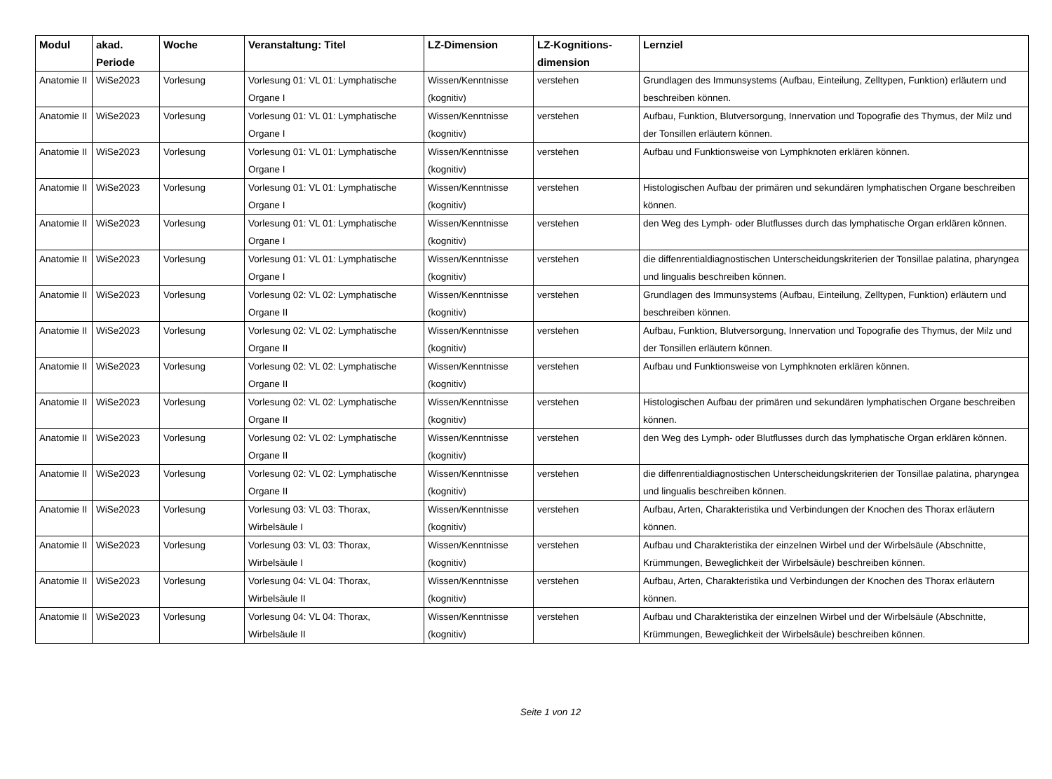| Modul | akad. Periode | Woche | Veranstaltung: Titel | LZ-Dimension | LZ-Kognitions-dimension | Lernziel |
| --- | --- | --- | --- | --- | --- | --- |
| Anatomie II | WiSe2023 | Vorlesung | Vorlesung 01: VL 01: Lymphatische Organe I | Wissen/Kenntnisse (kognitiv) | verstehen | Grundlagen des Immunsystems (Aufbau, Einteilung, Zelltypen, Funktion) erläutern und beschreiben können. |
| Anatomie II | WiSe2023 | Vorlesung | Vorlesung 01: VL 01: Lymphatische Organe I | Wissen/Kenntnisse (kognitiv) | verstehen | Aufbau, Funktion, Blutversorgung, Innervation und Topografie des Thymus, der Milz und der Tonsillen erläutern können. |
| Anatomie II | WiSe2023 | Vorlesung | Vorlesung 01: VL 01: Lymphatische Organe I | Wissen/Kenntnisse (kognitiv) | verstehen | Aufbau und Funktionsweise von Lymphknoten erklären können. |
| Anatomie II | WiSe2023 | Vorlesung | Vorlesung 01: VL 01: Lymphatische Organe I | Wissen/Kenntnisse (kognitiv) | verstehen | Histologischen Aufbau der primären und sekundären lymphatischen Organe beschreiben können. |
| Anatomie II | WiSe2023 | Vorlesung | Vorlesung 01: VL 01: Lymphatische Organe I | Wissen/Kenntnisse (kognitiv) | verstehen | den Weg des Lymph- oder Blutflusses durch das lymphatische Organ erklären können. |
| Anatomie II | WiSe2023 | Vorlesung | Vorlesung 01: VL 01: Lymphatische Organe I | Wissen/Kenntnisse (kognitiv) | verstehen | die diffenrentialdiagnostischen Unterscheidungskriterien der Tonsillae palatina, pharyngea und lingualis beschreiben können. |
| Anatomie II | WiSe2023 | Vorlesung | Vorlesung 02: VL 02: Lymphatische Organe II | Wissen/Kenntnisse (kognitiv) | verstehen | Grundlagen des Immunsystems (Aufbau, Einteilung, Zelltypen, Funktion) erläutern und beschreiben können. |
| Anatomie II | WiSe2023 | Vorlesung | Vorlesung 02: VL 02: Lymphatische Organe II | Wissen/Kenntnisse (kognitiv) | verstehen | Aufbau, Funktion, Blutversorgung, Innervation und Topografie des Thymus, der Milz und der Tonsillen erläutern können. |
| Anatomie II | WiSe2023 | Vorlesung | Vorlesung 02: VL 02: Lymphatische Organe II | Wissen/Kenntnisse (kognitiv) | verstehen | Aufbau und Funktionsweise von Lymphknoten erklären können. |
| Anatomie II | WiSe2023 | Vorlesung | Vorlesung 02: VL 02: Lymphatische Organe II | Wissen/Kenntnisse (kognitiv) | verstehen | Histologischen Aufbau der primären und sekundären lymphatischen Organe beschreiben können. |
| Anatomie II | WiSe2023 | Vorlesung | Vorlesung 02: VL 02: Lymphatische Organe II | Wissen/Kenntnisse (kognitiv) | verstehen | den Weg des Lymph- oder Blutflusses durch das lymphatische Organ erklären können. |
| Anatomie II | WiSe2023 | Vorlesung | Vorlesung 02: VL 02: Lymphatische Organe II | Wissen/Kenntnisse (kognitiv) | verstehen | die diffenrentialdiagnostischen Unterscheidungskriterien der Tonsillae palatina, pharyngea und lingualis beschreiben können. |
| Anatomie II | WiSe2023 | Vorlesung | Vorlesung 03: VL 03: Thorax, Wirbelsäule I | Wissen/Kenntnisse (kognitiv) | verstehen | Aufbau, Arten, Charakteristika und Verbindungen der Knochen des Thorax erläutern können. |
| Anatomie II | WiSe2023 | Vorlesung | Vorlesung 03: VL 03: Thorax, Wirbelsäule I | Wissen/Kenntnisse (kognitiv) | verstehen | Aufbau und Charakteristika der einzelnen Wirbel und der Wirbelsäule (Abschnitte, Krümmungen, Beweglichkeit der Wirbelsäule) beschreiben können. |
| Anatomie II | WiSe2023 | Vorlesung | Vorlesung 04: VL 04: Thorax, Wirbelsäule II | Wissen/Kenntnisse (kognitiv) | verstehen | Aufbau, Arten, Charakteristika und Verbindungen der Knochen des Thorax erläutern können. |
| Anatomie II | WiSe2023 | Vorlesung | Vorlesung 04: VL 04: Thorax, Wirbelsäule II | Wissen/Kenntnisse (kognitiv) | verstehen | Aufbau und Charakteristika der einzelnen Wirbel und der Wirbelsäule (Abschnitte, Krümmungen, Beweglichkeit der Wirbelsäule) beschreiben können. |
Seite 1 von 12